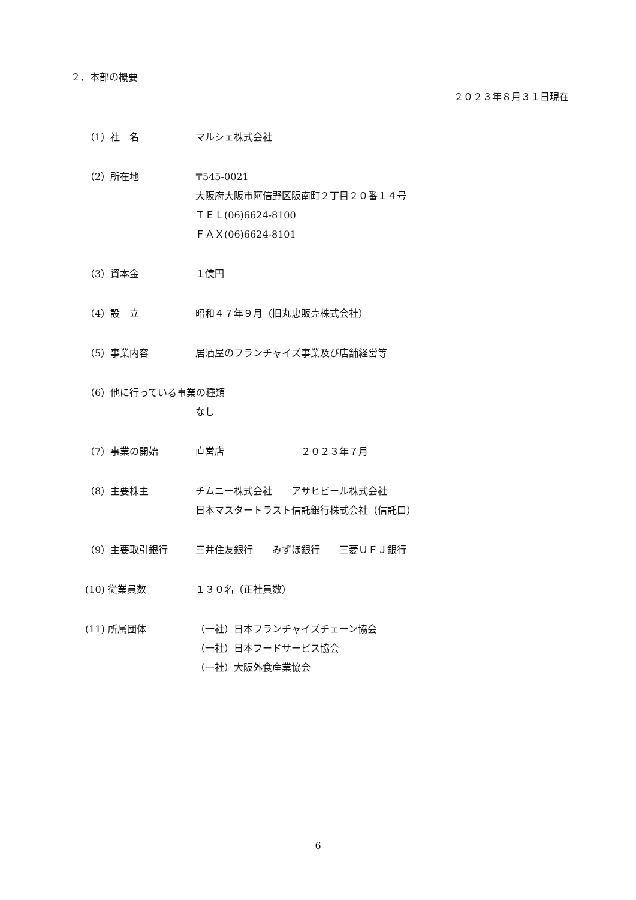２．本部の概要
２０２３年８月３１日現在
（1）社　名 マルシェ株式会社
（2）所在地 〒545-0021
大阪府大阪市阿倍野区阪南町２丁目２０番１４号
ＴＥＬ(06)6624-8100
ＦＡＸ(06)6624-8101
（3）資本金 １億円
（4）設　立 昭和４７年９月（旧丸忠販売株式会社）
（5）事業内容 居酒屋のフランチャイズ事業及び店舗経営等
（6）他に行っている事業の種類
なし
（7）事業の開始 直営店　　　　　　　　２０２３年７月
（8）主要株主 チムニー株式会社　　アサヒビール株式会社
日本マスタートラスト信託銀行株式会社（信託口）
（9）主要取引銀行 三井住友銀行　　みずほ銀行　　三菱ＵＦＪ銀行
(10) 従業員数 １３０名（正社員数）
(11) 所属団体 （一社）日本フランチャイズチェーン協会
（一社）日本フードサービス協会
（一社）大阪外食産業協会
6